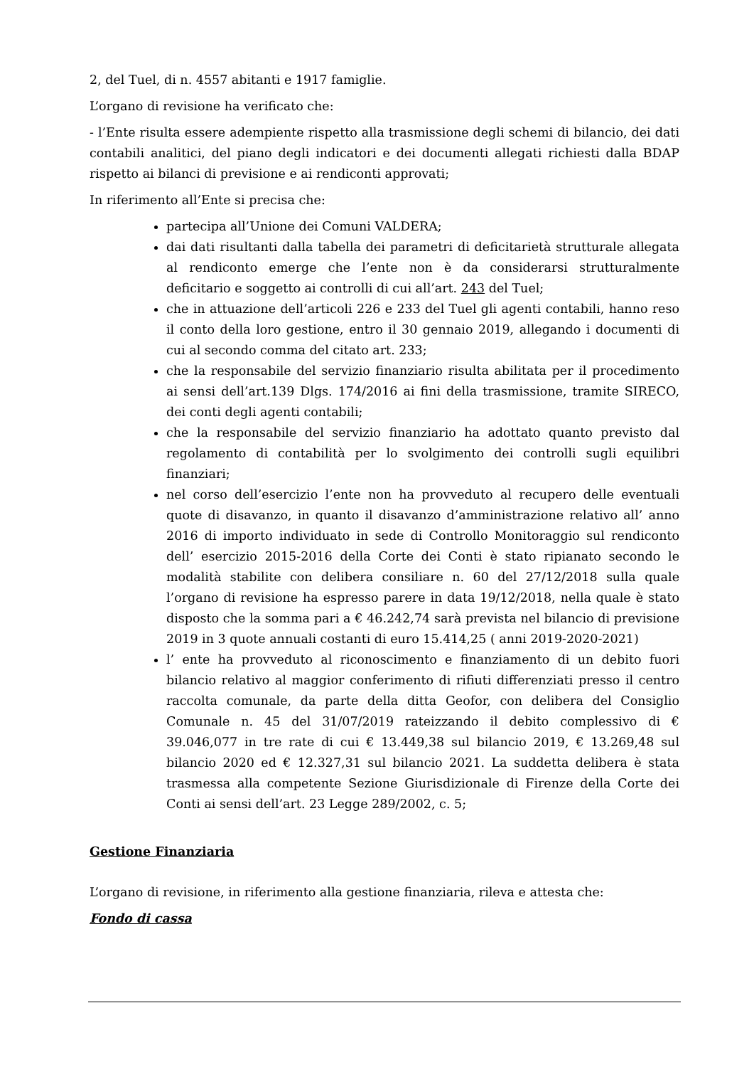2, del Tuel, di n. 4557 abitanti e 1917 famiglie.
L’organo di revisione ha verificato che:
- l’Ente risulta essere adempiente rispetto alla trasmissione degli schemi di bilancio, dei dati contabili analitici, del piano degli indicatori e dei documenti allegati richiesti dalla BDAP rispetto ai bilanci di previsione e ai rendiconti approvati;
In riferimento all’Ente si precisa che:
partecipa all’Unione dei Comuni VALDERA;
dai dati risultanti dalla tabella dei parametri di deficitarietà strutturale allegata al rendiconto emerge che l’ente non è da considerarsi strutturalmente deficitario e soggetto ai controlli di cui all’art. 243 del Tuel;
che in attuazione dell’articoli 226 e 233 del Tuel gli agenti contabili, hanno reso il conto della loro gestione, entro il 30 gennaio 2019, allegando i documenti di cui al secondo comma del citato art. 233;
che la responsabile del servizio finanziario risulta abilitata per il procedimento ai sensi dell’art.139 Dlgs. 174/2016 ai fini della trasmissione, tramite SIRECO, dei conti degli agenti contabili;
che la responsabile del servizio finanziario ha adottato quanto previsto dal regolamento di contabilità per lo svolgimento dei controlli sugli equilibri finanziari;
nel corso dell’esercizio l’ente non ha provveduto al recupero delle eventuali quote di disavanzo, in quanto il disavanzo d’amministrazione relativo all’ anno 2016 di importo individuato in sede di Controllo Monitoraggio sul rendiconto dell’ esercizio 2015-2016 della Corte dei Conti è stato ripianato secondo le modalità stabilite con delibera consiliare n. 60 del 27/12/2018 sulla quale l’organo di revisione ha espresso parere in data 19/12/2018, nella quale è stato disposto che la somma pari a € 46.242,74 sarà prevista nel bilancio di previsione 2019 in 3 quote annuali costanti di euro 15.414,25 ( anni 2019-2020-2021)
l’ ente ha provveduto al riconoscimento e finanziamento di un debito fuori bilancio relativo al maggior conferimento di rifiuti differenziati presso il centro raccolta comunale, da parte della ditta Geofor, con delibera del Consiglio Comunale n. 45 del 31/07/2019 rateizzando il debito complessivo di € 39.046,077 in tre rate di cui € 13.449,38 sul bilancio 2019, € 13.269,48 sul bilancio 2020 ed € 12.327,31 sul bilancio 2021. La suddetta delibera è stata trasmessa alla competente Sezione Giurisdizionale di Firenze della Corte dei Conti ai sensi dell’art. 23 Legge 289/2002, c. 5;
Gestione Finanziaria
L’organo di revisione, in riferimento alla gestione finanziaria, rileva e attesta che:
Fondo di cassa